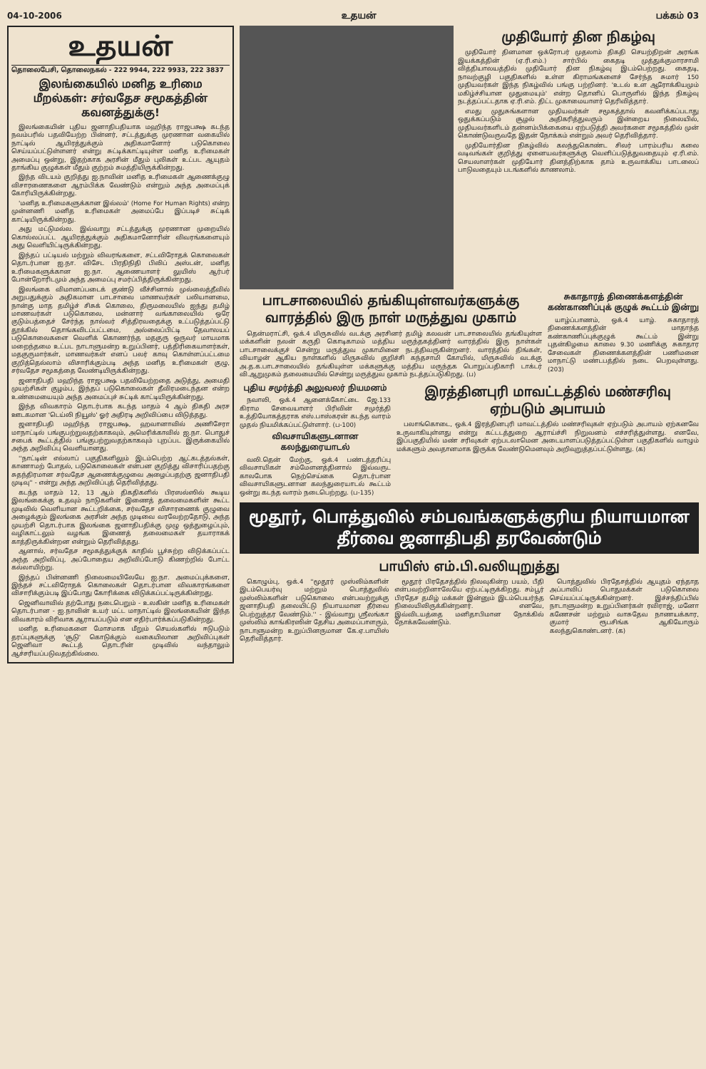04-10-2006 உதயன் பக்கம் 03
உதயன்
தொலைபேசி, தொலைநகல் - 222 9944, 222 9933, 222 3837
இலங்கையில் மனித உரிமை மீறல்கள்: சர்வதேச சமூகத்தின் கவனத்துக்கு!
இலங்கையின் புதிய ஜனாதிபதியாக மஹிந்த ராஜபக்ஷ கடந்த நவம்பரில் பதவியேற்ற பின்னர், சட்டத்துக்கு முரணான வகையில் நாட்டில் ஆயிரத்துக்கும் அதிகமானோர் படுகொலை செய்யப்பட்டுள்ளனர் என்று சுட்டிக்காட்டியுள்ள மனித உரிமைகள் அமைப்பு ஒன்று, இதற்காக அரசின் மீதும் புலிகள் உட்பட ஆயுதம் தாங்கிய குழுக்கள் மீதும் குற்றம் சுமத்தியிருக்கின்றது.
இந்த விடயம் குறித்து ஐ.நாவின் மனித உரிமைகள் ஆணைக்குழு விசாரணைகளை ஆரம்பிக்க வேண்டும் என்றும் அந்த அமைப்புக் கோரியிருக்கின்றது.
'மனித உரிமைகளுக்கான இல்லம்' (Home For Human Rights) என்ற முன்னணி மனித உரிமைகள் அமைப்பே இப்படிச் சுட்டிக் காட்டியிருக்கின்றது.
அது மட்டுமல்ல. இவ்வாறு சட்டத்துக்கு முரணான முறையில் கொல்லப்பட்ட ஆயிரத்துக்கும் அதிகமானோரின் விவரங்களையும் அது வெளியிட்டிருக்கின்றது.
இந்தப் பட்டியல் மற்றும் விவரங்களை, சட்டவிரோதக் கொலைகள் தொடர்பான ஐ.நா. விசேட பிரதிநிதி பிலிப் அஸ்டன், மனித உரிமைகளுக்கான ஐ.நா. ஆணையாளர் லுயிஸ் ஆர்பர் போன்றோரிடமும் அந்த அமைப்பு சமர்ப்பித்திருக்கின்றது.
இலங்கை விமானப்படைக் குண்டு வீச்சினால் முல்லைத்தீவில் அறுபதுக்கும் அதிகமான பாடசாலை மாணவர்கள் பலியானமை, நான்கு மாத தமிழ்ச் சிசுக் கொலை, திருமலையில் ஐந்து தமிழ் மாணவர்கள் படுகொலை, மன்னார் வங்காலையில் ஒரே குடும்பத்தைச் சேர்ந்த நால்வர் சித்திரவதைக்கு உட்படுத்தப்பட்டு தூக்கில் தொங்கவிடப்பட்டமை, அல்லைப்பிட்டி தேவாலயப் படுகொலைகளை வெளிக் கொணர்ந்த மதகுரு ஒருவர் மாயமாக மறைந்தமை உட்பட நாடாளுமன்ற உறுப்பினர், பத்திரிகையாளர்கள், மதகுருமார்கள், மாணவர்கள் எனப் பலர் காவு கொள்ளப்பட்டமை குறித்தெல்லாம் விசாரிக்கும்படி அந்த மனித உரிமைகள் குழு, சர்வதேச சமூகத்தை வேண்டியிருக்கின்றது.
ஜனாதிபதி மஹிந்த ராஜபக்ஷ பதவியேற்றதை அடுத்து, அமைதி முயற்சிகள் குழம்ப, இந்தப் படுகொலைகள் தீவிரமடைந்தன என்ற உண்மையையும் அந்த அமைப்புச் சுட்டிக் காட்டியிருக்கின்றது.
இந்த விவகாரம் தொடர்பாக கடந்த மாதம் 4 ஆம் திகதி அரச ஊடகமான 'டெய்லி நியூஸ்' ஓர் அதிரடி அறிவிப்பை விடுத்தது.
ஜனாதிபதி மஹிந்த ராஜபக்ஷ, ஹவானாவில் அணிசேரா மாநாட்டில் பங்குபற்றுவதற்காகவும், அமெரிக்காவில் ஐ.நா. பொதுச் சபைக் கூட்டத்தில் பங்குபற்றுவதற்காகவும் புறப்பட இருக்கையில் அந்த அறிவிப்பு வெளியானது.
''நாட்டின் எல்லாப் பகுதிகளிலும் இடம்பெற்ற ஆட்கடத்தல்கள், காணாமற் போதல், படுகொலைகள் என்பன குறித்து விசாரிப்பதற்கு சுதந்திரமான சர்வதேச ஆணைக்குழுவை அழைப்பதற்கு ஜனாதிபதி முடிவு'' - என்று அந்த அறிவிப்புத் தெரிவித்தது.
கடந்த மாதம் 12, 13 ஆம் திகதிகளில் பிரஸல்ஸில் கூடிய இலங்கைக்கு உதவும் நாடுகளின் இணைத் தலைமைகளின் கூட்ட முடிவில் வெளியான கூட்டறிக்கை, சர்வதேச விசாரணைக் குழுவை அழைக்கும் இலங்கை அரசின் அந்த முடிவை வரவேற்றதோடு, அந்த முயற்சி தொடர்பாக இலங்கை ஜனாதிபதிக்கு முழு ஒத்துழைப்பும், வழிகாட்டலும் வழங்க இணைத் தலைமைகள் தயாராகக் காத்திருக்கின்றன என்றும் தெரிவித்தது.
ஆனால், சர்வதேச சமூகத்துக்குக் காதில் பூச்சுற்ற விடுக்கப்பட்ட அந்த அறிவிப்பு, அப்போதைய அறிவிப்போடு கிணற்றில் போட்ட கல்லாயிற்று.
இந்தப் பின்னணி நிலைமையிலேயே ஐ.நா. அமைப்புக்களை, இந்தச் சட்டவிரோதக் கொலைகள் தொடர்பான விவகாரங்களை விசாரிக்கும்படி இப்போது கோரிக்கை விடுக்கப்பட்டிருக்கின்றது.
ஜெனிவாவில் தற்போது நடைபெறும் - உலகின் மனித உரிமைகள் தொடர்பான - ஐ.நாவின் உயர் மட்ட மாநாட்டில் இலங்கையின் இந்த விவகாரம் விரிவாக ஆராயப்படும் என எதிர்பார்க்கப்படுகின்றது.
மனித உரிமைகளை மோசமாக மீறும் செயல்களில் ஈடுபடும் தரப்புகளுக்கு 'சூடு' கொடுக்கும் வகையிலான அறிவிப்புகள் ஜெனிவா கூட்டத் தொடரின் முடிவில் வந்தாலும் ஆச்சரியப்படுவதற்கில்லை.
முதியோர் தின நிகழ்வு
முதியோர் தினமான ஒக்ரோபர் முதலாம் திகதி செயற்திறன் அரங்க இயக்கத்தின் (ஏ.ரி.எம்.) சார்பில் கைதடி முத்துக்குமாரசாமி வித்தியாலயத்தில் முதியோர் தின நிகழ்வு இடம்பெற்றது. கைதடி, நாவற்குழி பகுதிகளில் உள்ள கிராமங்களைச் சேர்ந்த சுமார் 150 முதியவர்கள் இந்த நிகழ்வில் பங்கு பற்றினர். 'உடல் உள ஆரோக்கியமும் மகிழ்ச்சியான முதுமையும்' என்ற தொனிப் பொருளில் இந்த நிகழ்வு நடத்தப்பட்டதாக ஏ.ரி.எம். திட்ட முகாமையாளர் தெரிவித்தார்.
எமது முதுசுங்களான முதியவர்கள் சமூகத்தால் கவனிக்கப்படாது ஒதுக்கப்படும் சூழல் அதிகரித்துவரும் இன்றைய நிலையில், முதியவர்களிடம் தன்னம்பிக்கையை ஏற்படுத்தி அவர்களை சமூகத்தில் முன் கொண்டுவருவதே இதன் நோக்கம் என்றும் அவர் தெரிவித்தார்.
முதியோர்தின நிகழ்வில் கலந்துகொண்ட சிலர் பாரம்பரிய கலை வடிவங்கள் குறித்து ஏனையவர்களுக்கு வெளிப்படுத்துவதையும் ஏ.ரி.எம். செயலாளர்கள் முதியோர் தினத்திற்காக தாம் உருவாக்கிய பாடலைப் பாடுவதையும் படங்களில் காணலாம்.
பாடசாலையில் தங்கியுள்ளவர்களுக்கு வாரத்தில் இரு நாள் மருத்துவ முகாம்
தென்மராட்சி, ஒக்.4 மிருசுவில் வடக்கு அரசினர் தமிழ் கலவன் பாடசாலையில் தங்கியுள்ள மக்களின் நலன் கருதி கொடிகாமம் மத்திய மருந்தகத்தினர் வாரத்தில் இரு நாள்கள் பாடசாலைக்குச் சென்று மருத்துவ முகாமினை நடத்திவருகின்றனர். வாரத்தில் திங்கள், வியாழன் ஆகிய நாள்களில் மிருசுவில் குறிச்சி கந்தசாமி கோயில், மிருசுவில் வடக்கு அ.த.க.பாடசாலையில் தங்கியுள்ள மக்களுக்கு மத்திய மருந்தக பொறுப்பதிகாரி டாக்டர் வி.ஆறுமுகம் தலைமையில் சென்று மருத்துவ முகாம் நடத்தப்படுகிறது. (ப)
சுகாதாரத் திணைக்களத்தின் கண்காணிப்புக் குழுக் கூட்டம் இன்று
யாழ்ப்பாணம், ஒக்.4 யாழ். சுகாதாரத் திணைக்களத்தின் மாதாந்த கண்காணிப்புக்குழுக் கூட்டம் இன்று புதன்கிழமை காலை 9.30 மணிக்கு சுகாதார சேவைகள் திணைக்களத்தின் பணிமனை மாநாட்டு மண்டபத்தில் நடை பெறவுள்ளது. (203)
புதிய சமுர்த்தி அலுவலர் நியமனம்
நவாலி, ஒக்.4 ஆனைக்கோட்டை ஜே.133 கிராம சேவையாளர் பிரிவின் சமுர்த்தி உத்தியோகத்தராக எஸ்.பாஸ்கரன் கடந்த வாரம் முதல் நியமிக்கப்பட்டுள்ளார். (ப-100)
விவசாயிகளுடனான கலந்துரையாடல்
வலி.தென் மேற்கு, ஒக்.4 பண்டத்தரிப்பு விவசாயிகள் சம்மேளனத்தினால் இவ்வருட காலபோக நெற்செய்கை தொடர்பான விவசாயிகளுடனான கலந்துரையாடல் கூட்டம் ஒன்று கடந்த வாரம் நடைபெற்றது. (ப-135)
இரத்தினபுரி மாவட்டத்தில் மண்சரிவு ஏற்படும் அபாயம்
பலாங்கொடை, ஒக்.4 இரத்தினபுரி மாவட்டத்தில் மண்சரிவுகள் ஏற்படும் அபாயம் ஏற்கனவே உருவாகியுள்ளது என்று கட்டடத்துறை ஆராய்ச்சி நிறுவனம் எச்சரித்துள்ளது. எனவே, இப்பகுதியில் மண் சரிவுகள் ஏற்படலாமென அடையாளப்படுத்தப்பட்டுள்ள பகுதிகளில் வாழும் மக்களும் அவதானமாக இருக்க வேண்டுமெனவும் அறிவுறுத்தப்பட்டுள்ளது. (க)
மூதூர், பொத்துவில் சம்பவங்களுக்குரிய நியாயமான தீர்வை ஜனாதிபதி தரவேண்டும்
பாயிஸ் எம்.பி.வலியுறுத்து
கொழும்பு, ஒக்.4 ''மூதூர் முஸ்லிம்களின் இடம்பெயர்வு மற்றும் பொத்துவில் முஸ்லிம்களின் படுகொலை என்பவற்றுக்கு ஜனாதிபதி தலையிட்டு நியாயமான தீர்வை பெற்றுத்தர வேண்டும்.'' - இவ்வாறு ஸ்ரீலங்கா முஸ்லிம் காங்கிரஸின் தேசிய அமைப்பாளரும், நாடாளுமன்ற உறுப்பினருமான கே.ஏ.பாயிஸ் தெரிவித்தார்.
மூதூர் பிரதேசத்தில் நிலவுகின்ற பயம், பீதி என்பவற்றினாலேயே ஏற்பட்டிருக்கிறது. சம்பூர் பிரதேச தமிழ் மக்கள் இன்னும் இடம்பெயர்ந்த நிலையிலிருக்கின்றனர். எனவே, இவ்விடயத்தை மனிதாபிமான நோக்கில் நோக்கவேண்டும்.
பொத்துவில் பிரதேசத்தில் ஆயுதம் ஏந்தாத அப்பாவிப் பொதுமக்கள் படுகொலை செய்யப்பட்டிருக்கின்றனர். இச்சந்திப்பில் நாடாளுமன்ற உறுப்பினர்கள் ரவிராஜ், மனோ கணேசன் மற்றும் வாசுதேவ நாணயக்கார, குமார் ரூபசிங்க ஆகியோரும் கலந்துகொண்டனர். (க)